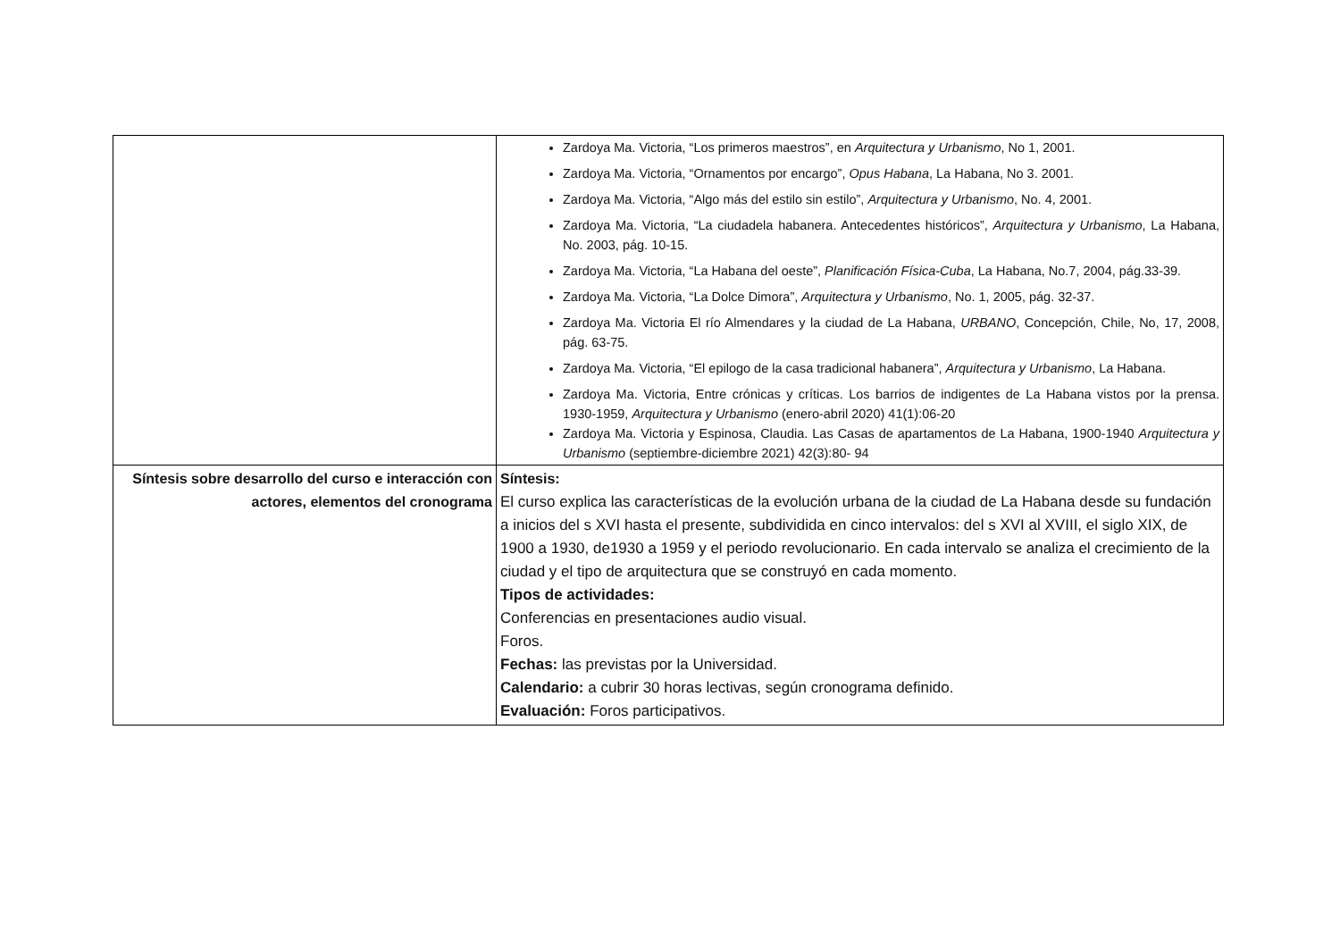| | Zardoya Ma. Victoria, “Los primeros maestros”, en Arquitectura y Urbanismo , No 1, 2001. Zardoya Ma. Victoria, “Ornamentos por encargo”, Opus Habana , La Habana, No 3. 2001. Zardoya Ma. Victoria, “Algo más del estilo sin estilo”, Arquitectura y Urbanismo , No. 4, 2001. Zardoya Ma. Victoria, “La ciudadela habanera. Antecedentes históricos”, Arquitectura y Urbanismo , La Habana, No. 2003, pág. 10-15. Zardoya Ma. Victoria, “La Habana del oeste”, Planificación Física-Cuba , La Habana, No.7, 2004, pág.33-39. Zardoya Ma. Victoria, “La Dolce Dimora”, Arquitectura y Urbanismo , No. 1, 2005, pág. 32-37. Zardoya Ma. Victoria El río Almendares y la ciudad de La Habana, URBANO , Concepción, Chile, No, 17, 2008, pág. 63-75. Zardoya Ma. Victoria, “El epilogo de la casa tradicional habanera”, Arquitectura y Urbanismo , La Habana. Zardoya Ma. Victoria, Entre crónicas y críticas. Los barrios de indigentes de La Habana vistos por la prensa. 1930-1959, Arquitectura y Urbanismo (enero-abril 2020) 41(1):06-20 Zardoya Ma. Victoria y Espinosa, Claudia. Las Casas de apartamentos de La Habana, 1900-1940 Arquitectura y Urbanismo (septiembre-diciembre 2021) 42(3):80- 94 |
| Síntesis sobre desarrollo del curso e interacción con actores, elementos del cronograma | Síntesis: El curso explica las características de la evolución urbana de la ciudad de La Habana desde su fundación a inicios del s XVI hasta el presente, subdividida en cinco intervalos: del s XVI al XVIII, el siglo XIX, de 1900 a 1930, de1930 a 1959 y el periodo revolucionario. En cada intervalo se analiza el crecimiento de la ciudad y el tipo de arquitectura que se construyó en cada momento. Tipos de actividades: Conferencias en presentaciones audio visual. Foros. Fechas: las previstas por la Universidad. Calendario: a cubrir 30 horas lectivas, según cronograma definido. Evaluación: Foros participativos. |